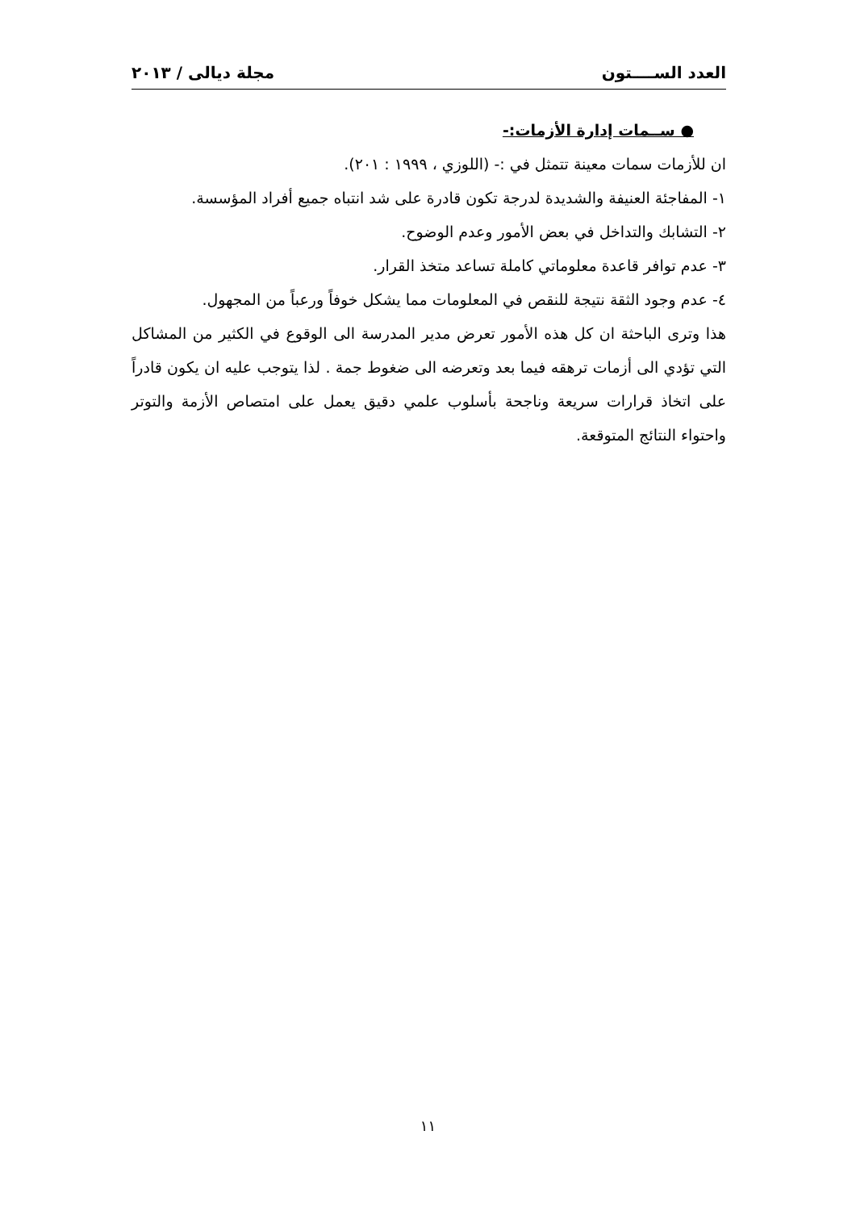العدد الســــتون مجلة ديالى / ٢٠١٣
● ســمات إدارة الأزمات:-
ان للأزمات سمات معينة تتمثل في :- (اللوزي ، ١٩٩٩ : ٢٠١).
١- المفاجئة العنيفة والشديدة لدرجة تكون قادرة على شد انتباه جميع أفراد المؤسسة.
٢- التشابك والتداخل في بعض الأمور وعدم الوضوح.
٣- عدم توافر قاعدة معلوماتي كاملة تساعد متخذ القرار.
٤- عدم وجود الثقة نتيجة للنقص في المعلومات مما يشكل خوفاً ورعباً من المجهول.
هذا وترى الباحثة ان كل هذه الأمور تعرض مدير المدرسة الى الوقوع في الكثير من المشاكل التي تؤدي الى أزمات ترهقه فيما بعد وتعرضه الى ضغوط جمة . لذا يتوجب عليه ان يكون قادراً على اتخاذ قرارات سريعة وناجحة بأسلوب علمي دقيق يعمل على امتصاص الأزمة والتوتر واحتواء النتائج المتوقعة.
١١